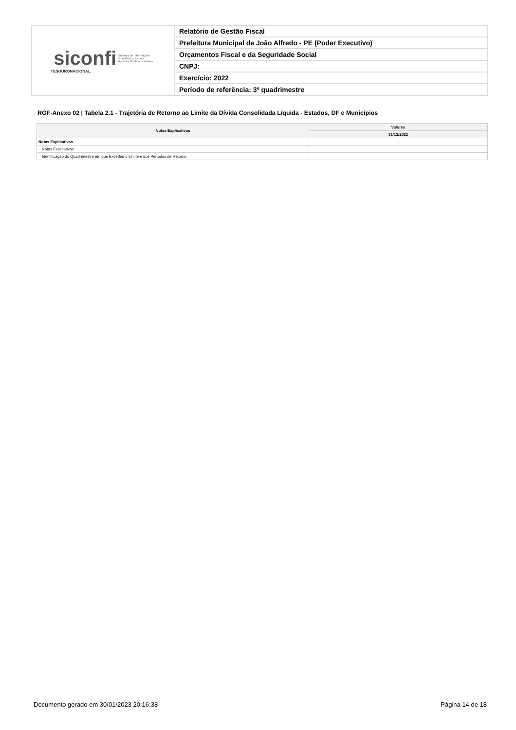| siconfi Sistema de Informações Contábeis e Fiscais do Setor Público Brasileiro TESOURONACIONAL | Relatório de Gestão Fiscal |
| | Prefeitura Municipal de João Alfredo - PE (Poder Executivo) |
| | Orçamentos Fiscal e da Seguridade Social |
| | CNPJ: |
| | Exercício: 2022 |
| | Período de referência: 3º quadrimestre |
RGF-Anexo 02 | Tabela 2.1 - Trajetória de Retorno ao Limite da Dívida Consolidada Líquida - Estados, DF e Municípios
| Notas Explicativas | Valores |
| --- | --- |
| | 31/12/2022 |
| Notas Explicativas | - |
| Notas Explicativas | |
| Identificação do Quadrimestre em que Excedeu o Limite e dos Períodos de Retorno | |
Documento gerado em 30/01/2023 20:16:38 Página 14 de 18